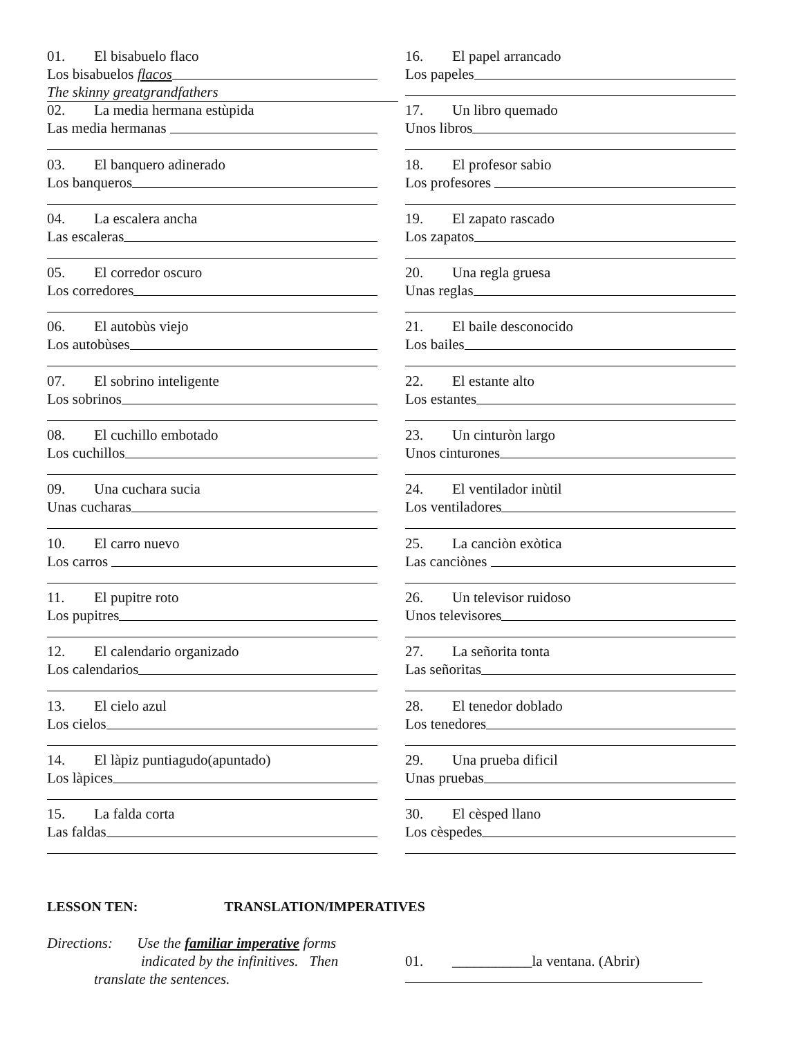01. El bisabuelo flaco
Los bisabuelos flacos
The skinny greatgrandfathers
02. La media hermana estùpida
Las media hermanas
03. El banquero adinerado
Los banqueros
04. La escalera ancha
Las escaleras
05. El corredor oscuro
Los corredores
06. El autobùs viejo
Los autobùses
07. El sobrino inteligente
Los sobrinos
08. El cuchillo embotado
Los cuchillos
09. Una cuchara sucia
Unas cucharas
10. El carro nuevo
Los carros
11. El pupitre roto
Los pupitres
12. El calendario organizado
Los calendarios
13. El cielo azul
Los cielos
14. El làpiz puntiagudo(apuntado)
Los làpices
15. La falda corta
Las faldas
16. El papel arrancado
Los papeles
17. Un libro quemado
Unos libros
18. El profesor sabio
Los profesores
19. El zapato rascado
Los zapatos
20. Una regla gruesa
Unas reglas
21. El baile desconocido
Los bailes
22. El estante alto
Los estantes
23. Un cinturòn largo
Unos cinturones
24. El ventilador inùtil
Los ventiladores
25. La canciòn exòtica
Las canciònes
26. Un televisor ruidoso
Unos televisores
27. La señorita tonta
Las señoritas
28. El tenedor doblado
Los tenedores
29. Una prueba dificil
Unas pruebas
30. El cèsped llano
Los cèspedes
LESSON TEN: TRANSLATION/IMPERATIVES
Directions: Use the familiar imperative forms
indicated by the infinitives. Then
translate the sentences.
01. ___________la ventana. (Abrir)